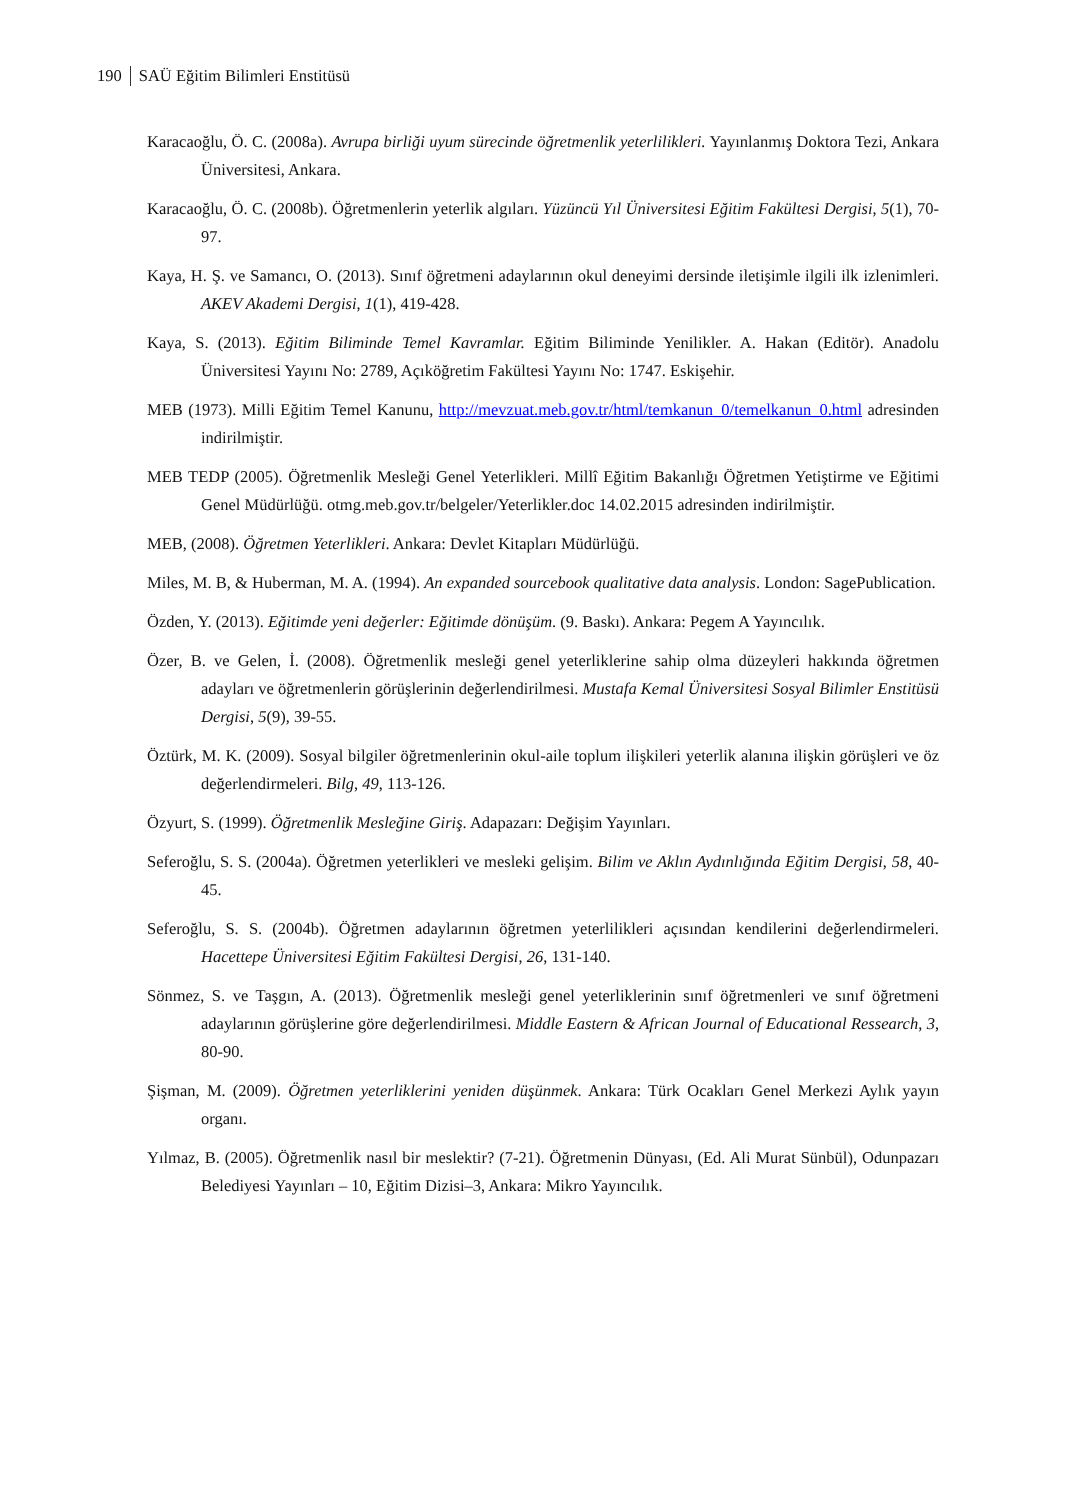190 SAÜ Eğitim Bilimleri Enstitüsü
Karacaoğlu, Ö. C. (2008a). Avrupa birliği uyum sürecinde öğretmenlik yeterlilikleri. Yayınlanmış Doktora Tezi, Ankara Üniversitesi, Ankara.
Karacaoğlu, Ö. C. (2008b). Öğretmenlerin yeterlik algıları. Yüzüncü Yıl Üniversitesi Eğitim Fakültesi Dergisi, 5(1), 70-97.
Kaya, H. Ş. ve Samancı, O. (2013). Sınıf öğretmeni adaylarının okul deneyimi dersinde iletişimle ilgili ilk izlenimleri. AKEV Akademi Dergisi, 1(1), 419-428.
Kaya, S. (2013). Eğitim Biliminde Temel Kavramlar. Eğitim Biliminde Yenilikler. A. Hakan (Editör). Anadolu Üniversitesi Yayını No: 2789, Açıköğretim Fakültesi Yayını No: 1747. Eskişehir.
MEB (1973). Milli Eğitim Temel Kanunu, http://mevzuat.meb.gov.tr/html/temkanun_0/temelkanun_0.html adresinden indirilmiştir.
MEB TEDP (2005). Öğretmenlik Mesleği Genel Yeterlikleri. Millî Eğitim Bakanlığı Öğretmen Yetiştirme ve Eğitimi Genel Müdürlüğü. otmg.meb.gov.tr/belgeler/Yeterlikler.doc 14.02.2015 adresinden indirilmiştir.
MEB, (2008). Öğretmen Yeterlikleri. Ankara: Devlet Kitapları Müdürlüğü.
Miles, M. B, & Huberman, M. A. (1994). An expanded sourcebook qualitative data analysis. London: SagePublication.
Özden, Y. (2013). Eğitimde yeni değerler: Eğitimde dönüşüm. (9. Baskı). Ankara: Pegem A Yayıncılık.
Özer, B. ve Gelen, İ. (2008). Öğretmenlik mesleği genel yeterliklerine sahip olma düzeyleri hakkında öğretmen adayları ve öğretmenlerin görüşlerinin değerlendirilmesi. Mustafa Kemal Üniversitesi Sosyal Bilimler Enstitüsü Dergisi, 5(9), 39-55.
Öztürk, M. K. (2009). Sosyal bilgiler öğretmenlerinin okul-aile toplum ilişkileri yeterlik alanına ilişkin görüşleri ve öz değerlendirmeleri. Bilg, 49, 113-126.
Özyurt, S. (1999). Öğretmenlik Mesleğine Giriş. Adapazarı: Değişim Yayınları.
Seferoğlu, S. S. (2004a). Öğretmen yeterlikleri ve mesleki gelişim. Bilim ve Aklın Aydınlığında Eğitim Dergisi, 58, 40-45.
Seferoğlu, S. S. (2004b). Öğretmen adaylarının öğretmen yeterlilikleri açısından kendilerini değerlendirmeleri. Hacettepe Üniversitesi Eğitim Fakültesi Dergisi, 26, 131-140.
Sönmez, S. ve Taşgın, A. (2013). Öğretmenlik mesleği genel yeterliklerinin sınıf öğretmenleri ve sınıf öğretmeni adaylarının görüşlerine göre değerlendirilmesi. Middle Eastern & African Journal of Educational Ressearch, 3, 80-90.
Şişman, M. (2009). Öğretmen yeterliklerini yeniden düşünmek. Ankara: Türk Ocakları Genel Merkezi Aylık yayın organı.
Yılmaz, B. (2005). Öğretmenlik nasıl bir meslektir? (7-21). Öğretmenin Dünyası, (Ed. Ali Murat Sünbül), Odunpazarı Belediyesi Yayınları – 10, Eğitim Dizisi–3, Ankara: Mikro Yayıncılık.